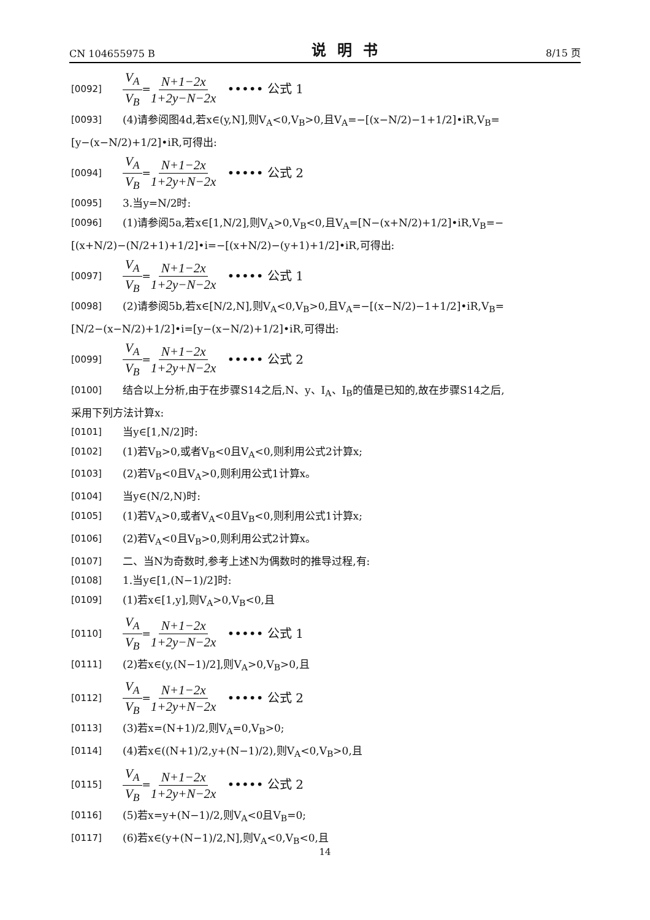CN 104655975 B 说明书 8/15 页
[0092] V<sub>A</sub> V<sub>B</sub> = N+1−2x 1+2y−N−2x ••••• 公式 1
[0093] (4)请参阅图4d,若x∈(y,N],则V<sub>A</sub><0,V<sub>B</sub>>0,且V<sub>A</sub>=−[(x−N/2)−1+1/2]•iR,V<sub>B</sub>=
[y−(x−N/2)+1/2]•iR,可得出:
[0094] V<sub>A</sub> V<sub>B</sub> = N+1−2x 1+2y+N−2x ••••• 公式 2
[0095] 3.当y=N/2时:
[0096] (1)请参阅5a,若x∈[1,N/2],则V<sub>A</sub>>0,V<sub>B</sub><0,且V<sub>A</sub>=[N−(x+N/2)+1/2]•iR,V<sub>B</sub>=−
[(x+N/2)−(N/2+1)+1/2]•i=−[(x+N/2)−(y+1)+1/2]•iR,可得出:
[0097] V<sub>A</sub> V<sub>B</sub> = N+1−2x 1+2y−N−2x ••••• 公式 1
[0098] (2)请参阅5b,若x∈[N/2,N],则V<sub>A</sub><0,V<sub>B</sub>>0,且V<sub>A</sub>=−[(x−N/2)−1+1/2]•iR,V<sub>B</sub>=
[N/2−(x−N/2)+1/2]•i=[y−(x−N/2)+1/2]•iR,可得出:
[0099] V<sub>A</sub> V<sub>B</sub> = N+1−2x 1+2y+N−2x ••••• 公式 2
[0100] 结合以上分析,由于在步骤S14之后,N、y、I<sub>A</sub>、I<sub>B</sub>的值是已知的,故在步骤S14之后,
采用下列方法计算x:
[0101] 当y∈[1,N/2]时:
[0102] (1)若V<sub>B</sub>>0,或者V<sub>B</sub><0且V<sub>A</sub><0,则利用公式2计算x;
[0103] (2)若V<sub>B</sub><0且V<sub>A</sub>>0,则利用公式1计算x。
[0104] 当y∈(N/2,N)时:
[0105] (1)若V<sub>A</sub>>0,或者V<sub>A</sub><0且V<sub>B</sub><0,则利用公式1计算x;
[0106] (2)若V<sub>A</sub><0且V<sub>B</sub>>0,则利用公式2计算x。
[0107] 二、当N为奇数时,参考上述N为偶数时的推导过程,有:
[0108] 1.当y∈[1,(N−1)/2]时:
[0109] (1)若x∈[1,y],则V<sub>A</sub>>0,V<sub>B</sub><0,且
[0110] V<sub>A</sub> V<sub>B</sub> = N+1−2x 1+2y−N−2x ••••• 公式 1
[0111] (2)若x∈(y,(N−1)/2],则V<sub>A</sub>>0,V<sub>B</sub>>0,且
[0112] V<sub>A</sub> V<sub>B</sub> = N+1−2x 1+2y+N−2x ••••• 公式 2
[0113] (3)若x=(N+1)/2,则V<sub>A</sub>=0,V<sub>B</sub>>0;
[0114] (4)若x∈((N+1)/2,y+(N−1)/2),则V<sub>A</sub><0,V<sub>B</sub>>0,且
[0115] V<sub>A</sub> V<sub>B</sub> = N+1−2x 1+2y+N−2x ••••• 公式 2
[0116] (5)若x=y+(N−1)/2,则V<sub>A</sub><0且V<sub>B</sub>=0;
[0117] (6)若x∈(y+(N−1)/2,N],则V<sub>A</sub><0,V<sub>B</sub><0,且
14